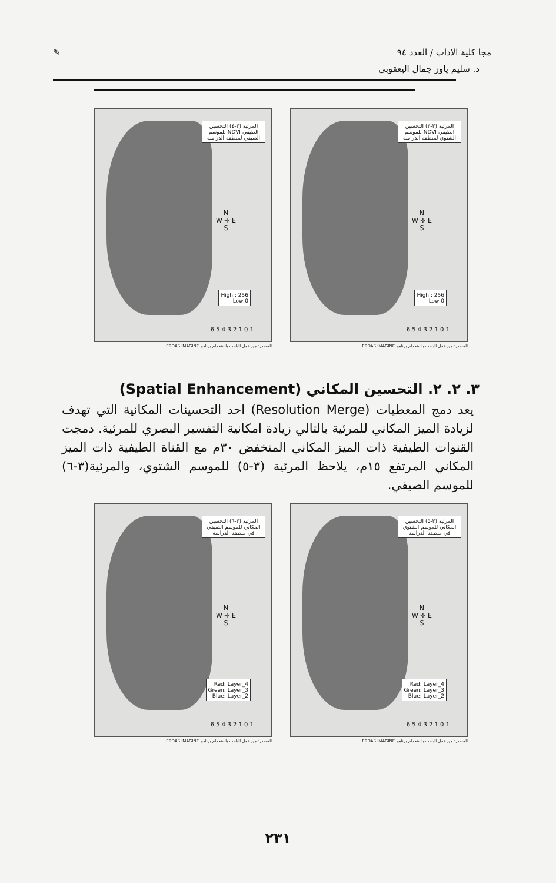مجا كلية الاداب / العدد ٩٤ ✎
د. سليم ياوز جمال اليعقوبي
المرئية (٣-٣) التحسين الطيفي NDVI للموسم الشتوي لمنطقة الدراسة
N
W ✛ E
S
High : 256
Low 0
1 0 1 2 3 4 5 6
المصدر: من عمل الباحث باستخدام برنامج ERDAS IMAGINE
المرئية (٣-٤) التحسين الطيفي NDVI للموسم الصيفي لمنطقة الدراسة
N
W ✛ E
S
High : 256
Low 0
1 0 1 2 3 4 5 6
المصدر: من عمل الباحث باستخدام برنامج ERDAS IMAGINE
٣. ٢. ٢. التحسين المكاني (Spatial Enhancement)
يعد دمج المعطيات (Resolution Merge) احد التحسينات المكانية التي تهدف لزيادة الميز المكاني للمرئية بالتالي زيادة امكانية التفسير البصري للمرئية. دمجت القنوات الطيفية ذات الميز المكاني المنخفض ٣٠م مع القناة الطيفية ذات الميز المكاني المرتفع ١٥م، يلاحظ المرئية (٣-٥) للموسم الشتوي، والمرئية(٣-٦) للموسم الصيفي.
المرئية (٣-٥) التحسين المكاني للموسم الشتوي في منطقة الدراسة
N
W ✛ E
S
Red: Layer_4
Green: Layer_3
Blue: Layer_2
1 0 1 2 3 4 5 6
المصدر: من عمل الباحث باستخدام برنامج ERDAS IMAGINE
المرئية (٣-٦) التحسين المكاني للموسم الصيفي في منطقة الدراسة
N
W ✛ E
S
Red: Layer_4
Green: Layer_3
Blue: Layer_2
1 0 1 2 3 4 5 6
المصدر: من عمل الباحث باستخدام برنامج ERDAS IMAGINE
٢٣١